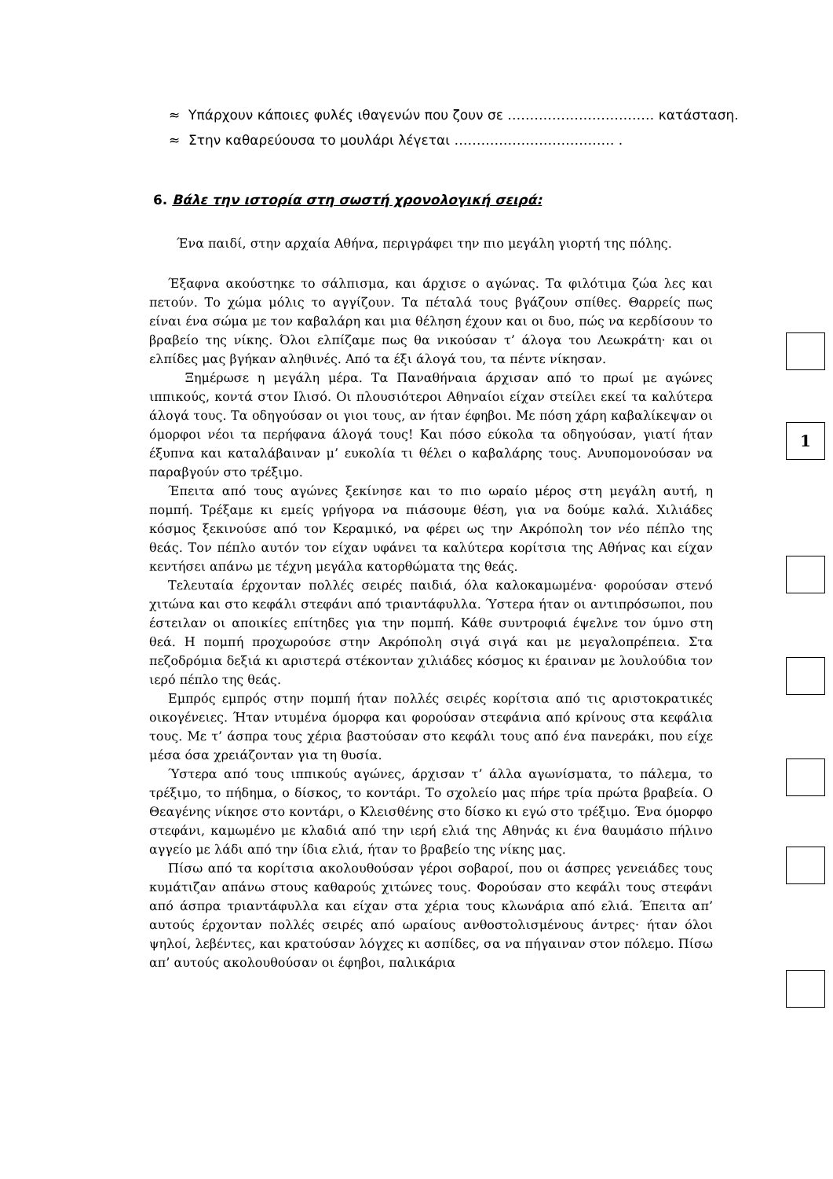≈ Υπάρχουν κάποιες φυλές ιθαγενών που ζουν σε …………………………… κατάσταση.
≈ Στην καθαρεύουσα το μουλάρι λέγεται ……………………………… .
6. Βάλε την ιστορία στη σωστή χρονολογική σειρά:
Ένα παιδί, στην αρχαία Αθήνα, περιγράφει την πιο μεγάλη γιορτή της πόλης.
Έξαφνα ακούστηκε το σάλπισμα, και άρχισε ο αγώνας. Τα φιλότιμα ζώα λες και πετούν. Το χώμα μόλις το αγγίζουν. Τα πέταλά τους βγάζουν σπίθες. Θαρρείς πως είναι ένα σώμα με τον καβαλάρη και μια θέληση έχουν και οι δυο, πώς να κερδίσουν το βραβείο της νίκης. Όλοι ελπίζαμε πως θα νικούσαν τ’ άλογα του Λεωκράτη· και οι ελπίδες μας βγήκαν αληθινές. Από τα έξι άλογά του, τα πέντε νίκησαν.
Ξημέρωσε η μεγάλη μέρα. Τα Παναθήναια άρχισαν από το πρωί με αγώνες ιππικούς, κοντά στον Ιλισό. Οι πλουσιότεροι Αθηναίοι είχαν στείλει εκεί τα καλύτερα άλογά τους. Τα οδηγούσαν οι γιοι τους, αν ήταν έφηβοι. Με πόση χάρη καβαλίκεψαν οι όμορφοι νέοι τα περήφανα άλογά τους! Και πόσο εύκολα τα οδηγούσαν, γιατί ήταν έξυπνα και καταλάβαιναν μ’ ευκολία τι θέλει ο καβαλάρης τους. Ανυπομονούσαν να παραβγούν στο τρέξιμο.
Έπειτα από τους αγώνες ξεκίνησε και το πιο ωραίο μέρος στη μεγάλη αυτή, η πομπή. Τρέξαμε κι εμείς γρήγορα να πιάσουμε θέση, για να δούμε καλά. Χιλιάδες κόσμος ξεκινούσε από τον Κεραμικό, να φέρει ως την Ακρόπολη τον νέο πέπλο της θεάς. Τον πέπλο αυτόν τον είχαν υφάνει τα καλύτερα κορίτσια της Αθήνας και είχαν κεντήσει απάνω με τέχνη μεγάλα κατορθώματα της θεάς.
Τελευταία έρχονταν πολλές σειρές παιδιά, όλα καλοκαμωμένα· φορούσαν στενό χιτώνα και στο κεφάλι στεφάνι από τριαντάφυλλα. Ύστερα ήταν οι αντιπρόσωποι, που έστειλαν οι αποικίες επίτηδες για την πομπή. Κάθε συντροφιά έψελνε τον ύμνο στη θεά. Η πομπή προχωρούσε στην Ακρόπολη σιγά σιγά και με μεγαλοπρέπεια. Στα πεζοδρόμια δεξιά κι αριστερά στέκονταν χιλιάδες κόσμος κι έραιναν με λουλούδια τον ιερό πέπλο της θεάς.
Εμπρός εμπρός στην πομπή ήταν πολλές σειρές κορίτσια από τις αριστοκρατικές οικογένειες. Ήταν ντυμένα όμορφα και φορούσαν στεφάνια από κρίνους στα κεφάλια τους. Με τ’ άσπρα τους χέρια βαστούσαν στο κεφάλι τους από ένα πανεράκι, που είχε μέσα όσα χρειάζονταν για τη θυσία.
Ύστερα από τους ιππικούς αγώνες, άρχισαν τ’ άλλα αγωνίσματα, το πάλεμα, το τρέξιμο, το πήδημα, ο δίσκος, το κοντάρι. Το σχολείο μας πήρε τρία πρώτα βραβεία. Ο Θεαγένης νίκησε στο κοντάρι, ο Κλεισθένης στο δίσκο κι εγώ στο τρέξιμο. Ένα όμορφο στεφάνι, καμωμένο με κλαδιά από την ιερή ελιά της Αθηνάς κι ένα θαυμάσιο πήλινο αγγείο με λάδι από την ίδια ελιά, ήταν το βραβείο της νίκης μας.
Πίσω από τα κορίτσια ακολουθούσαν γέροι σοβαροί, που οι άσπρες γενειάδες τους κυμάτιζαν απάνω στους καθαρούς χιτώνες τους. Φορούσαν στο κεφάλι τους στεφάνι από άσπρα τριαντάφυλλα και είχαν στα χέρια τους κλωνάρια από ελιά. Έπειτα απ’ αυτούς έρχονταν πολλές σειρές από ωραίους ανθοστολισμένους άντρες· ήταν όλοι ψηλοί, λεβέντες, και κρατούσαν λόγχες κι ασπίδες, σα να πήγαιναν στον πόλεμο. Πίσω απ’ αυτούς ακολουθούσαν οι έφηβοι, παλικάρια
1